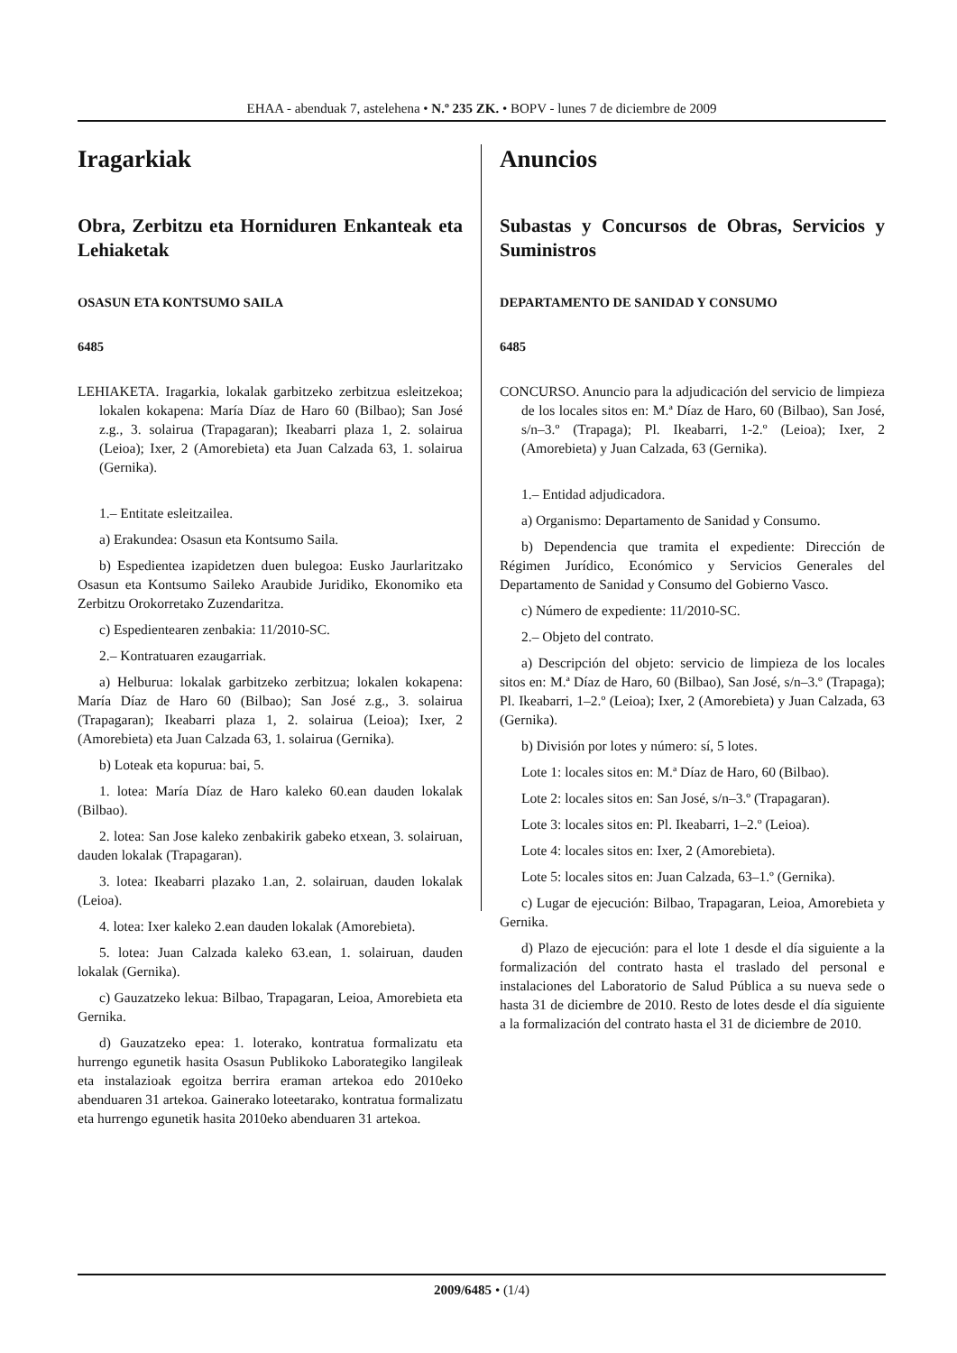EHAA - abenduak 7, astelehena • N.º 235 ZK. • BOPV - lunes 7 de diciembre de 2009
Iragarkiak
Obra, Zerbitzu eta Horniduren Enkanteak eta Lehiaketak
OSASUN ETA KONTSUMO SAILA
6485
LEHIAKETA. Iragarkia, lokalak garbitzeko zerbitzua esleitzekoa; lokalen kokapena: María Díaz de Haro 60 (Bilbao); San José z.g., 3. solairua (Trapagaran); Ikeabarri plaza 1, 2. solairua (Leioa); Ixer, 2 (Amorebieta) eta Juan Calzada 63, 1. solairua (Gernika).
1.– Entitate esleitzailea.
a) Erakundea: Osasun eta Kontsumo Saila.
b) Espedientea izapidetzen duen bulegoa: Eusko Jaurlaritzako Osasun eta Kontsumo Saileko Araubide Juridiko, Ekonomiko eta Zerbitzu Orokorretako Zuzendaritza.
c) Espedientearen zenbakia: 11/2010-SC.
2.– Kontratuaren ezaugarriak.
a) Helburua: lokalak garbitzeko zerbitzua; lokalen kokapena: María Díaz de Haro 60 (Bilbao); San José z.g., 3. solairua (Trapagaran); Ikeabarri plaza 1, 2. solairua (Leioa); Ixer, 2 (Amorebieta) eta Juan Calzada 63, 1. solairua (Gernika).
b) Loteak eta kopurua: bai, 5.
1. lotea: María Díaz de Haro kaleko 60.ean dauden lokalak (Bilbao).
2. lotea: San Jose kaleko zenbakirik gabeko etxean, 3. solairuan, dauden lokalak (Trapagaran).
3. lotea: Ikeabarri plazako 1.an, 2. solairuan, dauden lokalak (Leioa).
4. lotea: Ixer kaleko 2.ean dauden lokalak (Amorebieta).
5. lotea: Juan Calzada kaleko 63.ean, 1. solairuan, dauden lokalak (Gernika).
c) Gauzatzeko lekua: Bilbao, Trapagaran, Leioa, Amorebieta eta Gernika.
d) Gauzatzeko epea: 1. loterako, kontratua formalizatu eta hurrengo egunetik hasita Osasun Publikoko Laborategiko langileak eta instalazioak egoitza berrira eraman artekoa edo 2010eko abenduaren 31 artekoa. Gainerako loteetarako, kontratua formalizatu eta hurrengo egunetik hasita 2010eko abenduaren 31 artekoa.
Anuncios
Subastas y Concursos de Obras, Servicios y Suministros
DEPARTAMENTO DE SANIDAD Y CONSUMO
6485
CONCURSO. Anuncio para la adjudicación del servicio de limpieza de los locales sitos en: M.ª Díaz de Haro, 60 (Bilbao), San José, s/n–3.º (Trapaga); Pl. Ikeabarri, 1-2.º (Leioa); Ixer, 2 (Amorebieta) y Juan Calzada, 63 (Gernika).
1.– Entidad adjudicadora.
a) Organismo: Departamento de Sanidad y Consumo.
b) Dependencia que tramita el expediente: Dirección de Régimen Jurídico, Económico y Servicios Generales del Departamento de Sanidad y Consumo del Gobierno Vasco.
c) Número de expediente: 11/2010-SC.
2.– Objeto del contrato.
a) Descripción del objeto: servicio de limpieza de los locales sitos en: M.ª Díaz de Haro, 60 (Bilbao), San José, s/n–3.º (Trapaga); Pl. Ikeabarri, 1–2.º (Leioa); Ixer, 2 (Amorebieta) y Juan Calzada, 63 (Gernika).
b) División por lotes y número: sí, 5 lotes.
Lote 1: locales sitos en: M.ª Díaz de Haro, 60 (Bilbao).
Lote 2: locales sitos en: San José, s/n–3.º (Trapagaran).
Lote 3: locales sitos en: Pl. Ikeabarri, 1–2.º (Leioa).
Lote 4: locales sitos en: Ixer, 2 (Amorebieta).
Lote 5: locales sitos en: Juan Calzada, 63–1.º (Gernika).
c) Lugar de ejecución: Bilbao, Trapagaran, Leioa, Amorebieta y Gernika.
d) Plazo de ejecución: para el lote 1 desde el día siguiente a la formalización del contrato hasta el traslado del personal e instalaciones del Laboratorio de Salud Pública a su nueva sede o hasta 31 de diciembre de 2010. Resto de lotes desde el día siguiente a la formalización del contrato hasta el 31 de diciembre de 2010.
2009/6485 • (1/4)